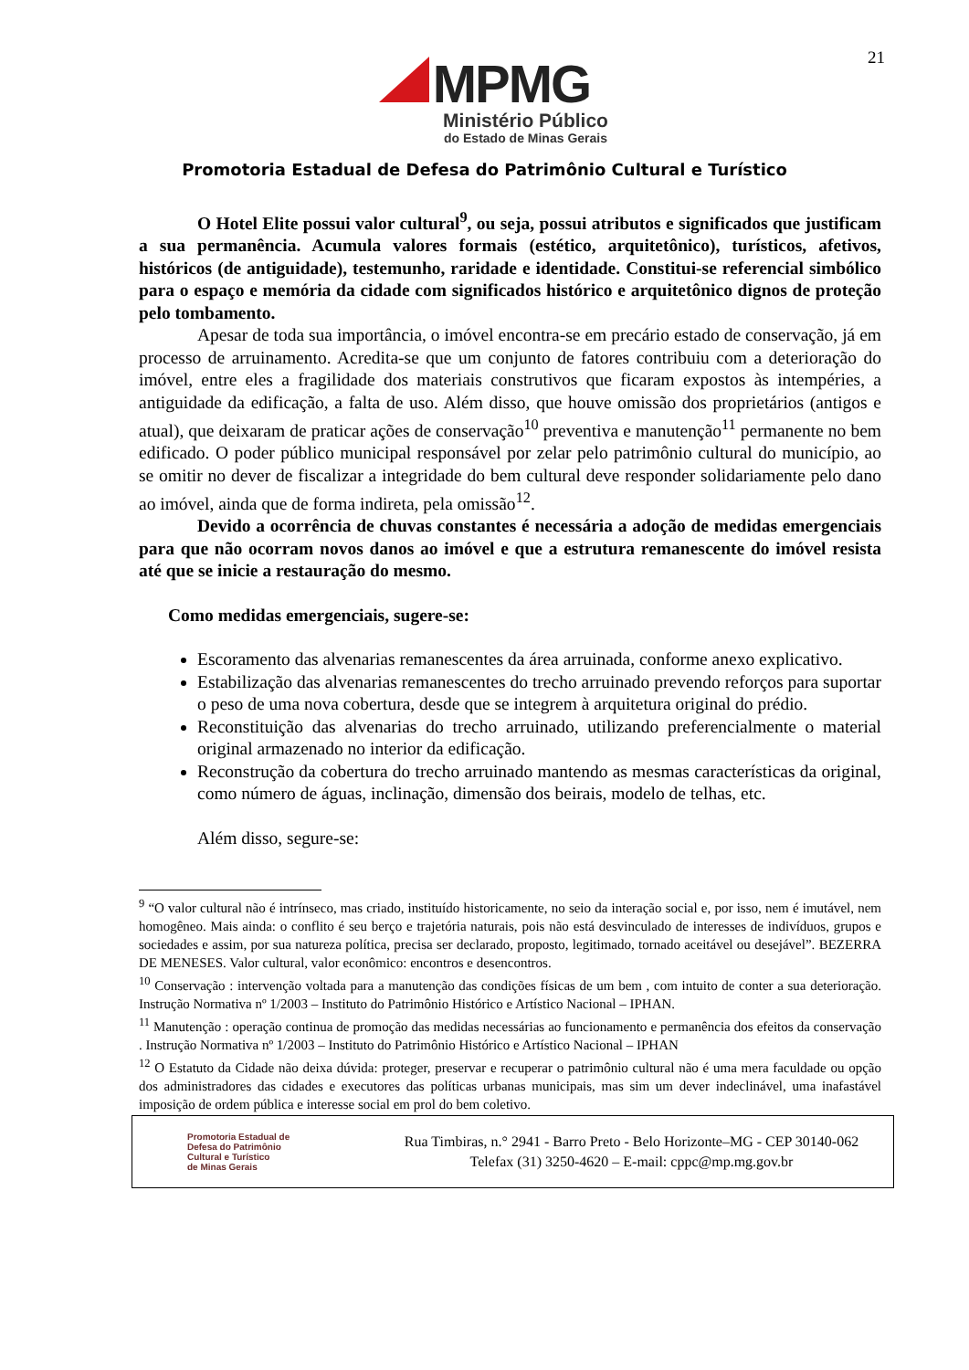21
MPMG
Ministério Público
do Estado de Minas Gerais
Promotoria Estadual de Defesa do Patrimônio Cultural e Turístico
O Hotel Elite possui valor cultural<sup>9</sup>, ou seja, possui atributos e significados que justificam a sua permanência. Acumula valores formais (estético, arquitetônico), turísticos, afetivos, históricos (de antiguidade), testemunho, raridade e identidade. Constitui-se referencial simbólico para o espaço e memória da cidade com significados histórico e arquitetônico dignos de proteção pelo tombamento.
Apesar de toda sua importância, o imóvel encontra-se em precário estado de conservação, já em processo de arruinamento. Acredita-se que um conjunto de fatores contribuiu com a deterioração do imóvel, entre eles a fragilidade dos materiais construtivos que ficaram expostos às intempéries, a antiguidade da edificação, a falta de uso. Além disso, que houve omissão dos proprietários (antigos e atual), que deixaram de praticar ações de conservação<sup>10</sup> preventiva e manutenção<sup>11</sup> permanente no bem edificado. O poder público municipal responsável por zelar pelo patrimônio cultural do município, ao se omitir no dever de fiscalizar a integridade do bem cultural deve responder solidariamente pelo dano ao imóvel, ainda que de forma indireta, pela omissão<sup>12</sup>.
Devido a ocorrência de chuvas constantes é necessária a adoção de medidas emergenciais para que não ocorram novos danos ao imóvel e que a estrutura remanescente do imóvel resista até que se inicie a restauração do mesmo.
Como medidas emergenciais, sugere-se:
Escoramento das alvenarias remanescentes da área arruinada, conforme anexo explicativo.
Estabilização das alvenarias remanescentes do trecho arruinado prevendo reforços para suportar o peso de uma nova cobertura, desde que se integrem à arquitetura original do prédio.
Reconstituição das alvenarias do trecho arruinado, utilizando preferencialmente o material original armazenado no interior da edificação.
Reconstrução da cobertura do trecho arruinado mantendo as mesmas características da original, como número de águas, inclinação, dimensão dos beirais, modelo de telhas, etc.
Além disso, segure-se:
<sup>9</sup> “O valor cultural não é intrínseco, mas criado, instituído historicamente, no seio da interação social e, por isso, nem é imutável, nem homogêneo. Mais ainda: o conflito é seu berço e trajetória naturais, pois não está desvinculado de interesses de indivíduos, grupos e sociedades e assim, por sua natureza política, precisa ser declarado, proposto, legitimado, tornado aceitável ou desejável”. BEZERRA DE MENESES. Valor cultural, valor econômico: encontros e desencontros.
<sup>10</sup> Conservação : intervenção voltada para a manutenção das condições físicas de um bem , com intuito de conter a sua deterioração. Instrução Normativa nº 1/2003 – Instituto do Patrimônio Histórico e Artístico Nacional – IPHAN.
<sup>11</sup> Manutenção : operação continua de promoção das medidas necessárias ao funcionamento e permanência dos efeitos da conservação . Instrução Normativa nº 1/2003 – Instituto do Patrimônio Histórico e Artístico Nacional – IPHAN
<sup>12</sup> O Estatuto da Cidade não deixa dúvida: proteger, preservar e recuperar o patrimônio cultural não é uma mera faculdade ou opção dos administradores das cidades e executores das políticas urbanas municipais, mas sim um dever indeclinável, uma inafastável imposição de ordem pública e interesse social em prol do bem coletivo.
Promotoria Estadual de
Defesa do Patrimônio
Cultural e Turístico
de Minas Gerais
Rua Timbiras, n.° 2941 - Barro Preto - Belo Horizonte–MG - CEP 30140-062
Telefax (31) 3250-4620 – E-mail: cppc@mp.mg.gov.br